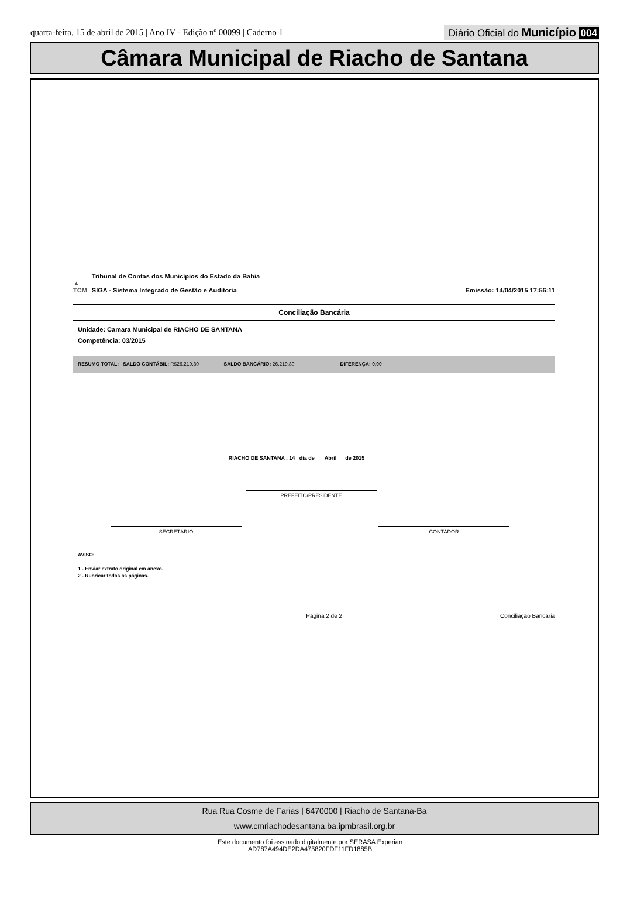quarta-feira, 15 de abril de 2015 | Ano IV - Edição nº 00099 | Caderno 1
Diário Oficial do Município 004
Câmara Municipal de Riacho de Santana
▲
TCM
Tribunal de Contas dos Municípios do Estado da Bahia
SIGA - Sistema Integrado de Gestão e Auditoria
Emissão: 14/04/2015 17:56:11
Conciliação Bancária
Unidade: Camara Municipal de RIACHO DE SANTANA
Competência: 03/2015
RESUMO TOTAL: SALDO CONTÁBIL: R$26.219,80 SALDO BANCÁRIO: 26.219,80 DIFERENÇA: 0,00
RIACHO DE SANTANA , 14 dia de Abril de 2015
PREFEITO/PRESIDENTE
SECRETÁRIO CONTADOR
AVISO:
1 - Enviar extrato original em anexo.
2 - Rubricar todas as páginas.
Página 2 de 2 Conciliação Bancária
Rua Rua Cosme de Farias | 6470000 | Riacho de Santana-Ba
www.cmriachodesantana.ba.ipmbrasil.org.br
Este documento foi assinado digitalmente por SERASA Experian
AD787A494DE2DA475820FDF11FD1885B